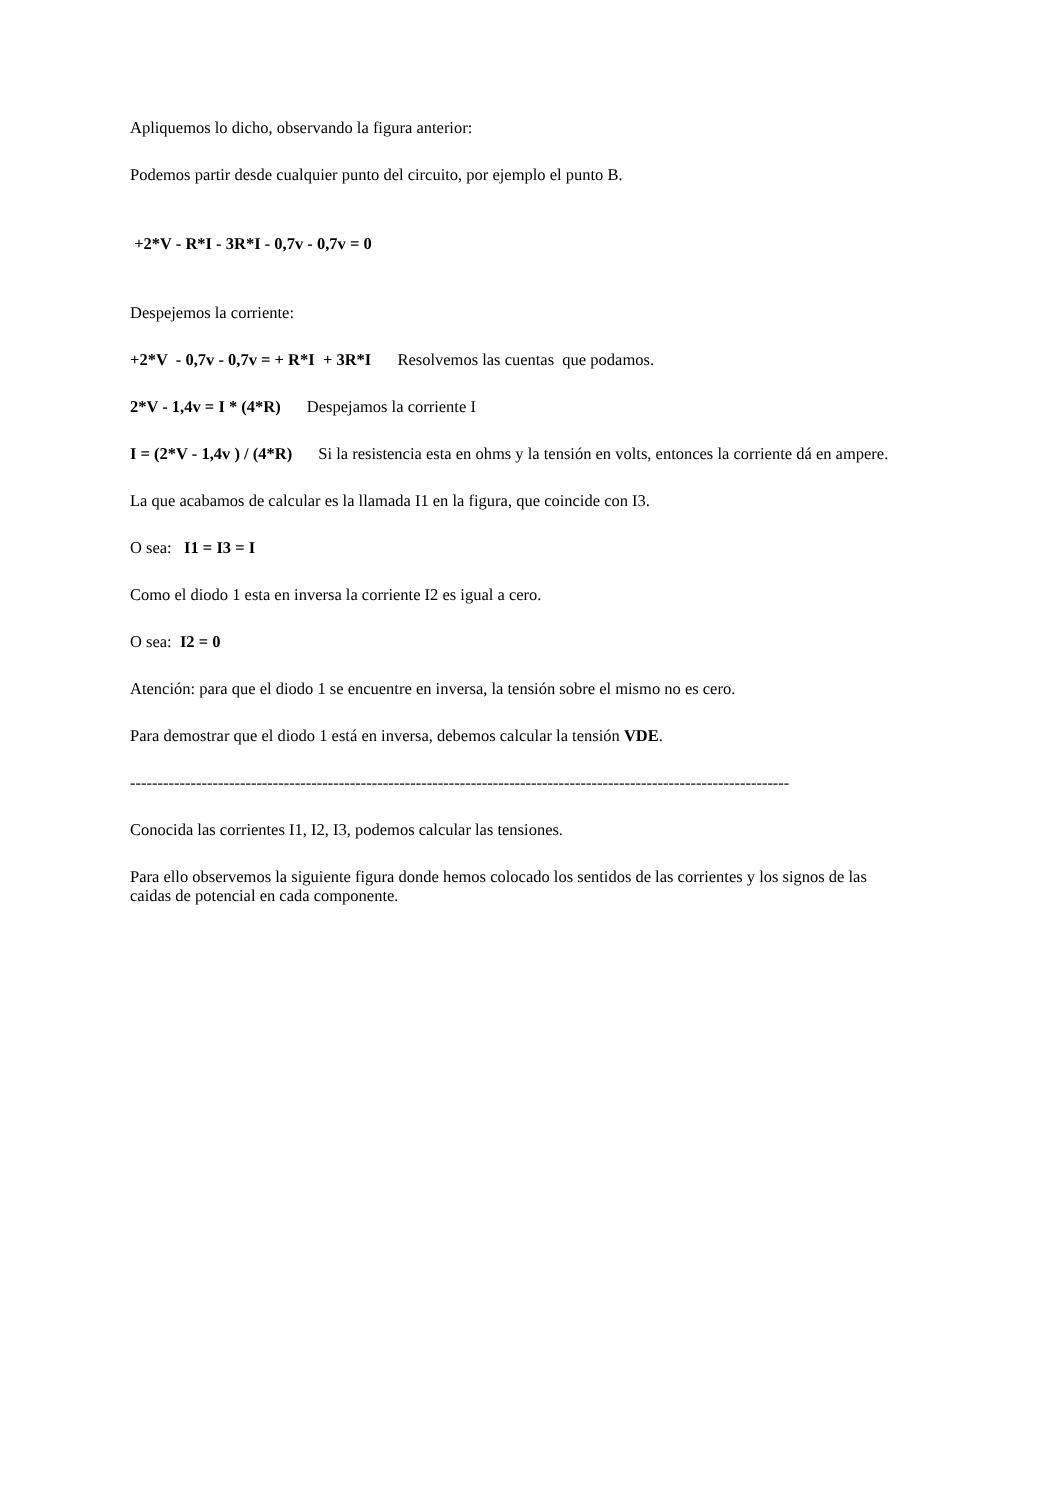Apliquemos lo dicho, observando la figura anterior:
Podemos partir desde cualquier punto del circuito, por ejemplo el punto B.
+2*V - R*I - 3R*I - 0,7v - 0,7v = 0
Despejemos la corriente:
+2*V - 0,7v - 0,7v = + R*I + 3R*I Resolvemos las cuentas que podamos.
2*V - 1,4v = I * (4*R) Despejamos la corriente I
I = (2*V - 1,4v ) / (4*R) Si la resistencia esta en ohms y la tensión en volts, entonces la corriente dá en ampere.
La que acabamos de calcular es la llamada I1 en la figura, que coincide con I3.
O sea: I1 = I3 = I
Como el diodo 1 esta en inversa la corriente I2 es igual a cero.
O sea: I2 = 0
Atención: para que el diodo 1 se encuentre en inversa, la tensión sobre el mismo no es cero.
Para demostrar que el diodo 1 está en inversa, debemos calcular la tensión VDE.
------------------------------------------------------------------------------------------------------------------------
Conocida las corrientes I1, I2, I3, podemos calcular las tensiones.
Para ello observemos la siguiente figura donde hemos colocado los sentidos de las corrientes y los signos de las caidas de potencial en cada componente.